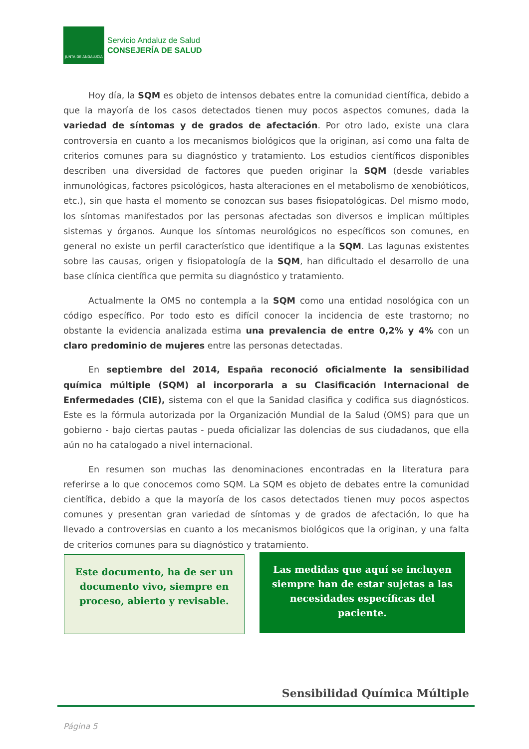JUNTA DE ANDALUCIA
Servicio Andaluz de Salud
CONSEJERÍA DE SALUD
Hoy día, la SQM es objeto de intensos debates entre la comunidad científica, debido a que la mayoría de los casos detectados tienen muy pocos aspectos comunes, dada la variedad de síntomas y de grados de afectación. Por otro lado, existe una clara controversia en cuanto a los mecanismos biológicos que la originan, así como una falta de criterios comunes para su diagnóstico y tratamiento. Los estudios científicos disponibles describen una diversidad de factores que pueden originar la SQM (desde variables inmunológicas, factores psicológicos, hasta alteraciones en el metabolismo de xenobióticos, etc.), sin que hasta el momento se conozcan sus bases fisiopatológicas. Del mismo modo, los síntomas manifestados por las personas afectadas son diversos e implican múltiples sistemas y órganos. Aunque los síntomas neurológicos no específicos son comunes, en general no existe un perfil característico que identifique a la SQM. Las lagunas existentes sobre las causas, origen y fisiopatología de la SQM, han dificultado el desarrollo de una base clínica científica que permita su diagnóstico y tratamiento.
Actualmente la OMS no contempla a la SQM como una entidad nosológica con un código específico. Por todo esto es difícil conocer la incidencia de este trastorno; no obstante la evidencia analizada estima una prevalencia de entre 0,2% y 4% con un claro predominio de mujeres entre las personas detectadas.
En septiembre del 2014, España reconoció oficialmente la sensibilidad química múltiple (SQM) al incorporarla a su Clasificación Internacional de Enfermedades (CIE), sistema con el que la Sanidad clasifica y codifica sus diagnósticos. Este es la fórmula autorizada por la Organización Mundial de la Salud (OMS) para que un gobierno - bajo ciertas pautas - pueda oficializar las dolencias de sus ciudadanos, que ella aún no ha catalogado a nivel internacional.
En resumen son muchas las denominaciones encontradas en la literatura para referirse a lo que conocemos como SQM. La SQM es objeto de debates entre la comunidad científica, debido a que la mayoría de los casos detectados tienen muy pocos aspectos comunes y presentan gran variedad de síntomas y de grados de afectación, lo que ha llevado a controversias en cuanto a los mecanismos biológicos que la originan, y una falta de criterios comunes para su diagnóstico y tratamiento.
Este documento, ha de ser un
documento vivo, siempre en
proceso, abierto y revisable.
Las medidas que aquí se incluyen
siempre han de estar sujetas a las
necesidades específicas del
paciente.
Sensibilidad Química Múltiple
Página 5